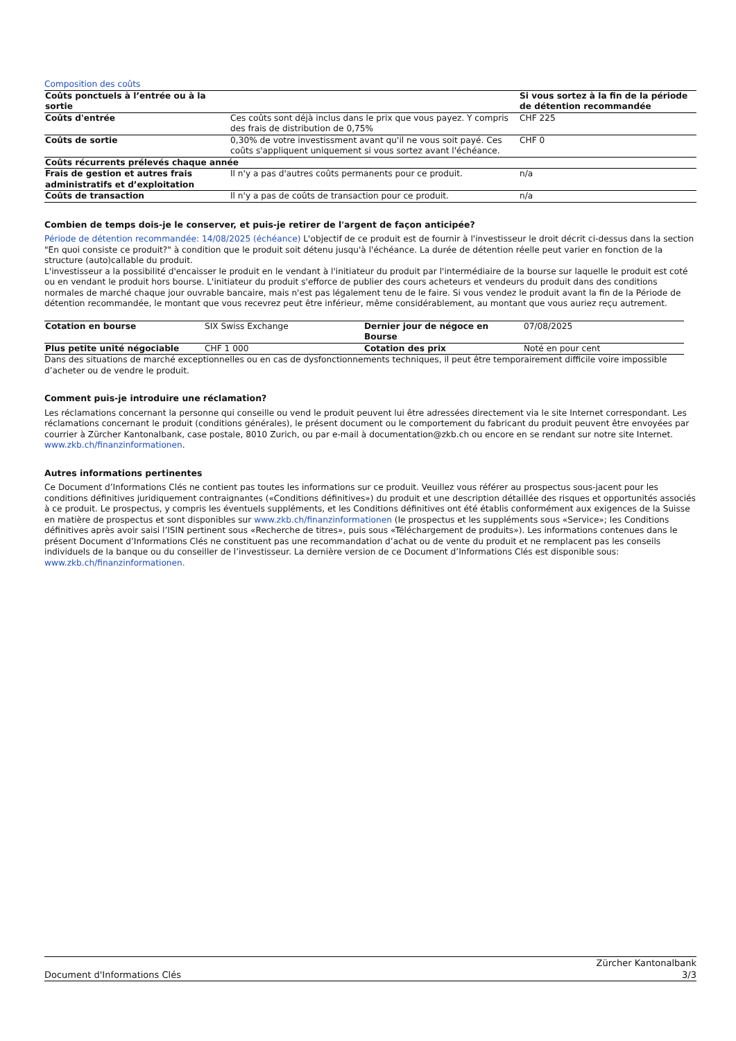Composition des coûts
| Coûts ponctuels à l’entrée ou à la sortie | | Si vous sortez à la fin de la période de détention recommandée |
| Coûts d'entrée | Ces coûts sont déjà inclus dans le prix que vous payez. Y compris des frais de distribution de 0,75% | CHF 225 |
| Coûts de sortie | 0,30% de votre investissment avant qu'il ne vous soit payé. Ces coûts s'appliquent uniquement si vous sortez avant l'échéance. | CHF 0 |
| Coûts récurrents prélevés chaque année | | |
| Frais de gestion et autres frais administratifs et d’exploitation | Il n'y a pas d'autres coûts permanents pour ce produit. | n/a |
| Coûts de transaction | Il n'y a pas de coûts de transaction pour ce produit. | n/a |
Combien de temps dois-je le conserver, et puis-je retirer de l'argent de façon anticipée?
Période de détention recommandée: 14/08/2025 (échéance) L'objectif de ce produit est de fournir à l'investisseur le droit décrit ci-dessus dans la section "En quoi consiste ce produit?" à condition que le produit soit détenu jusqu'à l'échéance. La durée de détention réelle peut varier en fonction de la structure (auto)callable du produit.
L'investisseur a la possibilité d'encaisser le produit en le vendant à l'initiateur du produit par l'intermédiaire de la bourse sur laquelle le produit est coté ou en vendant le produit hors bourse. L'initiateur du produit s'efforce de publier des cours acheteurs et vendeurs du produit dans des conditions normales de marché chaque jour ouvrable bancaire, mais n'est pas légalement tenu de le faire. Si vous vendez le produit avant la fin de la Période de détention recommandée, le montant que vous recevrez peut être inférieur, même considérablement, au montant que vous auriez reçu autrement.
| Cotation en bourse | SIX Swiss Exchange | Dernier jour de négoce en Bourse | 07/08/2025 |
| Plus petite unité négociable | CHF 1 000 | Cotation des prix | Noté en pour cent |
Dans des situations de marché exceptionnelles ou en cas de dysfonctionnements techniques, il peut être temporairement difficile voire impossible d’acheter ou de vendre le produit.
Comment puis-je introduire une réclamation?
Les réclamations concernant la personne qui conseille ou vend le produit peuvent lui être adressées directement via le site Internet correspondant. Les réclamations concernant le produit (conditions générales), le présent document ou le comportement du fabricant du produit peuvent être envoyées par courrier à Zürcher Kantonalbank, case postale, 8010 Zurich, ou par e-mail à documentation@zkb.ch ou encore en se rendant sur notre site Internet. www.zkb.ch/finanzinformationen.
Autres informations pertinentes
Ce Document d’Informations Clés ne contient pas toutes les informations sur ce produit. Veuillez vous référer au prospectus sous-jacent pour les conditions définitives juridiquement contraignantes («Conditions définitives») du produit et une description détaillée des risques et opportunités associés à ce produit. Le prospectus, y compris les éventuels suppléments, et les Conditions définitives ont été établis conformément aux exigences de la Suisse en matière de prospectus et sont disponibles sur www.zkb.ch/finanzinformationen (le prospectus et les suppléments sous «Service»; les Conditions définitives après avoir saisi l’ISIN pertinent sous «Recherche de titres», puis sous «Téléchargement de produits»). Les informations contenues dans le présent Document d’Informations Clés ne constituent pas une recommandation d’achat ou de vente du produit et ne remplacent pas les conseils individuels de la banque ou du conseiller de l’investisseur. La dernière version de ce Document d’Informations Clés est disponible sous: www.zkb.ch/finanzinformationen.
Document d'Informations Clés
Zürcher Kantonalbank
3/3